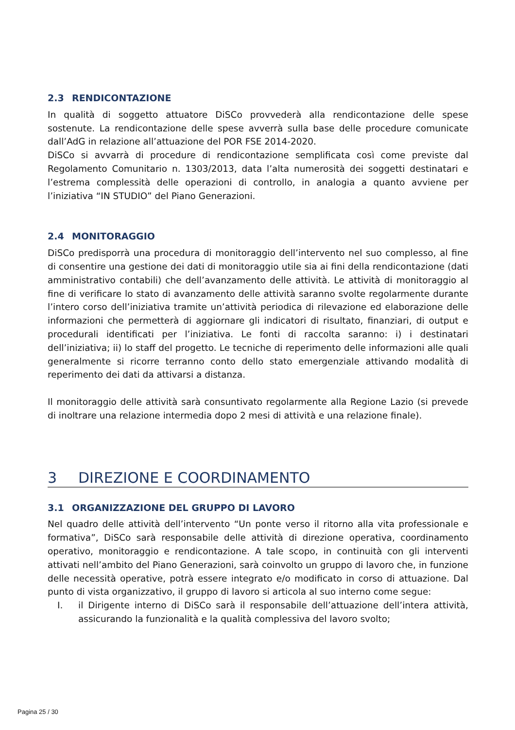2.3 RENDICONTAZIONE
In qualità di soggetto attuatore DiSCo provvederà alla rendicontazione delle spese sostenute. La rendicontazione delle spese avverrà sulla base delle procedure comunicate dall’AdG in relazione all’attuazione del POR FSE 2014-2020.
DiSCo si avvarrà di procedure di rendicontazione semplificata così come previste dal Regolamento Comunitario n. 1303/2013, data l’alta numerosità dei soggetti destinatari e l’estrema complessità delle operazioni di controllo, in analogia a quanto avviene per l’iniziativa “IN STUDIO” del Piano Generazioni.
2.4 MONITORAGGIO
DiSCo predisporrà una procedura di monitoraggio dell’intervento nel suo complesso, al fine di consentire una gestione dei dati di monitoraggio utile sia ai fini della rendicontazione (dati amministrativo contabili) che dell’avanzamento delle attività. Le attività di monitoraggio al fine di verificare lo stato di avanzamento delle attività saranno svolte regolarmente durante l’intero corso dell’iniziativa tramite un’attività periodica di rilevazione ed elaborazione delle informazioni che permetterà di aggiornare gli indicatori di risultato, finanziari, di output e procedurali identificati per l’iniziativa. Le fonti di raccolta saranno: i) i destinatari dell’iniziativa; ii) lo staff del progetto. Le tecniche di reperimento delle informazioni alle quali generalmente si ricorre terranno conto dello stato emergenziale attivando modalità di reperimento dei dati da attivarsi a distanza.
Il monitoraggio delle attività sarà consuntivato regolarmente alla Regione Lazio (si prevede di inoltrare una relazione intermedia dopo 2 mesi di attività e una relazione finale).
3 DIREZIONE E COORDINAMENTO
3.1 ORGANIZZAZIONE DEL GRUPPO DI LAVORO
Nel quadro delle attività dell’intervento “Un ponte verso il ritorno alla vita professionale e formativa”, DiSCo sarà responsabile delle attività di direzione operativa, coordinamento operativo, monitoraggio e rendicontazione. A tale scopo, in continuità con gli interventi attivati nell’ambito del Piano Generazioni, sarà coinvolto un gruppo di lavoro che, in funzione delle necessità operative, potrà essere integrato e/o modificato in corso di attuazione. Dal punto di vista organizzativo, il gruppo di lavoro si articola al suo interno come segue:
I. il Dirigente interno di DiSCo sarà il responsabile dell’attuazione dell’intera attività, assicurando la funzionalità e la qualità complessiva del lavoro svolto;
Pagina 25 / 30